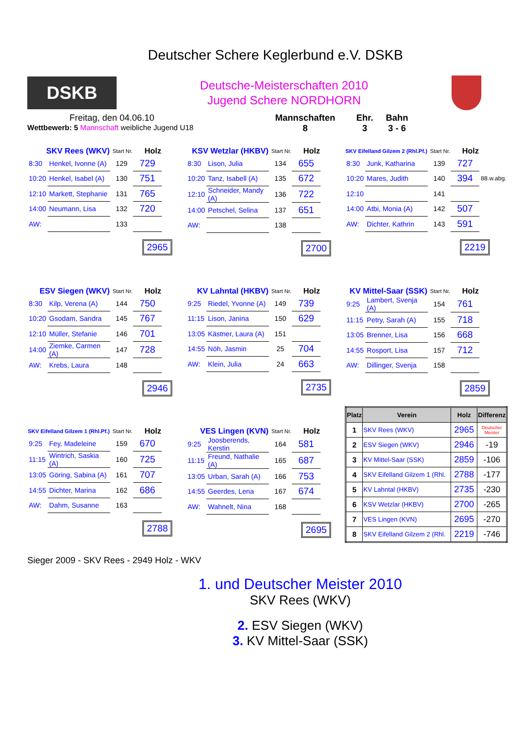Deutscher Schere Keglerbund e.V. DSKB
DSKB
Deutsche-Meisterschaften 2010
Jugend Schere NORDHORN
Freitag, den 04.06.10
Wettbewerb: 5 Mannschaft weibliche Jugend U18
Mannschaften
8
Ehr.
3
Bahn
3 - 6
| SKV Rees (WKV) | | Start Nr. | Holz |
| --- | --- | --- | --- |
| 8:30 | Henkel, Ivonne (A) | 129 | 729 |
| 10:20 | Henkel, Isabel (A) | 130 | 751 |
| 12:10 | Markett, Stephanie | 131 | 765 |
| 14:00 | Neumann, Lisa | 132 | 720 |
| AW: | | 133 | |
2965
| KSV Wetzlar (HKBV) | | Start Nr. | Holz |
| --- | --- | --- | --- |
| 8:30 | Lison, Julia | 134 | 655 |
| 10:20 | Tanz, Isabell (A) | 135 | 672 |
| 12:10 | Schneider, Mandy (A) | 136 | 722 |
| 14:00 | Petschel, Selina | 137 | 651 |
| AW: | | 138 | |
2700
| SKV Eifelland Gilzem 2 (Rhl.Pf.) | | Start Nr. | Holz | |
| --- | --- | --- | --- | --- |
| 8:30 | Junk, Katharina | 139 | 727 | |
| 10:20 | Mares, Judith | 140 | 394 | 88.w.abg. |
| 12:10 | | 141 | | |
| 14:00 | Atbi, Monia (A) | 142 | 507 | |
| AW: | Dichter, Kathrin | 143 | 591 | |
2219
| ESV Siegen (WKV) | | Start Nr. | Holz |
| --- | --- | --- | --- |
| 8:30 | Kilp, Verena (A) | 144 | 750 |
| 10:20 | Gsodam, Sandra | 145 | 767 |
| 12:10 | Müller, Stefanie | 146 | 701 |
| 14:00 | Ziemke, Carmen (A) | 147 | 728 |
| AW: | Krebs, Laura | 148 | |
2946
| KV Lahntal (HKBV) | | Start Nr. | Holz |
| --- | --- | --- | --- |
| 9:25 | Riedel, Yvonne (A) | 149 | 739 |
| 11:15 | Lison, Janina | 150 | 629 |
| 13:05 | Kästner, Laura (A) | 151 | |
| 14:55 | Nöh, Jasmin | 25 | 704 |
| AW: | Klein, Julia | 24 | 663 |
2735
| KV Mittel-Saar (SSK) | | Start Nr. | Holz |
| --- | --- | --- | --- |
| 9:25 | Lambert, Svenja (A) | 154 | 761 |
| 11:15 | Petry, Sarah (A) | 155 | 718 |
| 13:05 | Brenner, Lisa | 156 | 668 |
| 14:55 | Rosport, Lisa | 157 | 712 |
| AW: | Dillinger, Svenja | 158 | |
2859
| SKV Eifelland Gilzem 1 (Rhl.Pf.) | | Start Nr. | Holz |
| --- | --- | --- | --- |
| 9:25 | Fey, Madeleine | 159 | 670 |
| 11:15 | Wintrich, Saskia (A) | 160 | 725 |
| 13:05 | Göring, Sabina (A) | 161 | 707 |
| 14:55 | Dichter, Marina | 162 | 686 |
| AW: | Dahm, Susanne | 163 | |
2788
| VES Lingen (KVN) | | Start Nr. | Holz |
| --- | --- | --- | --- |
| 9:25 | Joosberends, Kerstin | 164 | 581 |
| 11:15 | Freund, Nathalie (A) | 165 | 687 |
| 13:05 | Urban, Sarah (A) | 166 | 753 |
| 14:55 | Geerdes, Lena | 167 | 674 |
| AW: | Wahnelt, Nina | 168 | |
2695
| Platz | Verein | Holz | Differenz |
| --- | --- | --- | --- |
| 1 | SKV Rees (WKV) | 2965 | Deutscher Meister |
| 2 | ESV Siegen (WKV) | 2946 | -19 |
| 3 | KV Mittel-Saar (SSK) | 2859 | -106 |
| 4 | SKV Eifelland Gilzem 1 (Rhl. | 2788 | -177 |
| 5 | KV Lahntal (HKBV) | 2735 | -230 |
| 6 | KSV Wetzlar (HKBV) | 2700 | -265 |
| 7 | VES Lingen (KVN) | 2695 | -270 |
| 8 | SKV Eifelland Gilzem 2 (Rhl. | 2219 | -746 |
Sieger 2009 - SKV Rees - 2949 Holz - WKV
1. und Deutscher Meister 2010
SKV Rees (WKV)
2. ESV Siegen (WKV)
3. KV Mittel-Saar (SSK)